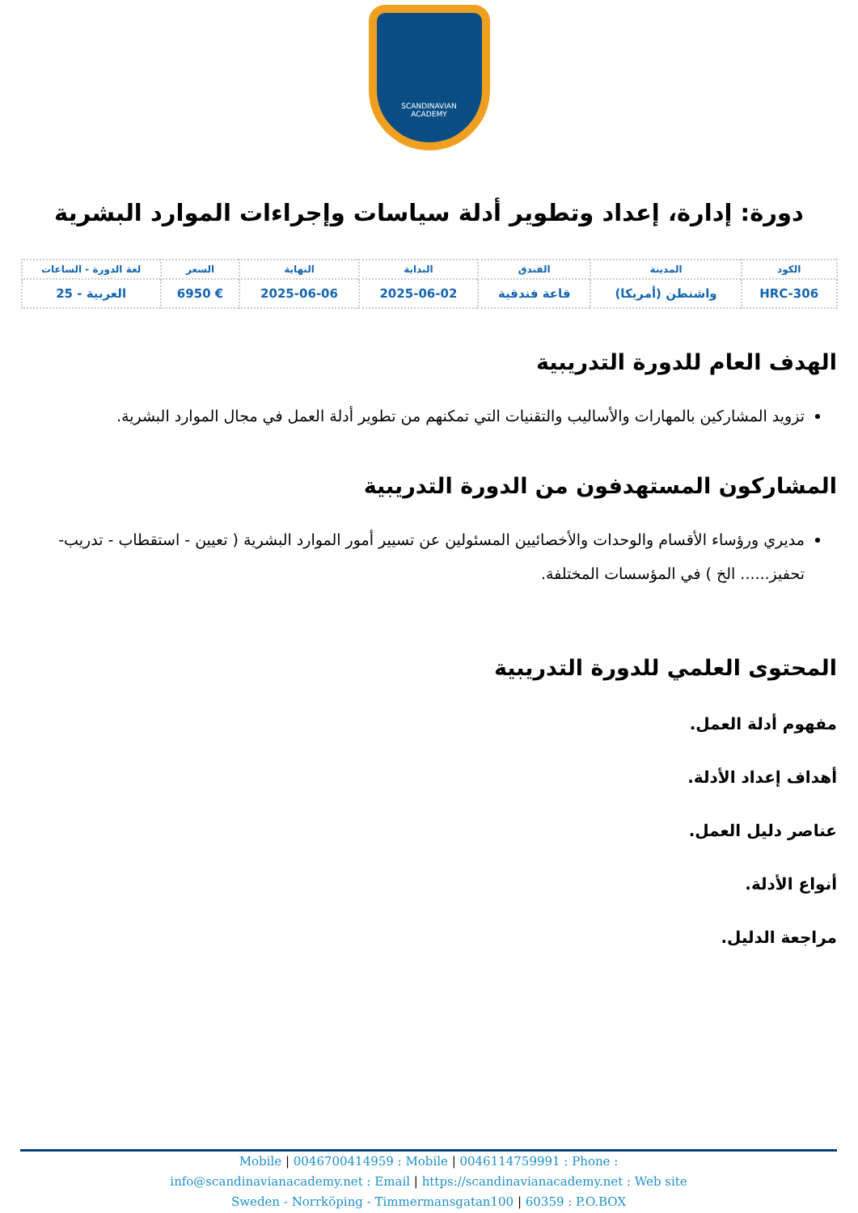SCANDINAVIAN
ACADEMY
دورة: إدارة، إعداد وتطوير أدلة سياسات وإجراءات الموارد البشرية
| الكود | المدينة | الفندق | البداية | النهاية | السعر | لغة الدورة - الساعات |
| --- | --- | --- | --- | --- | --- | --- |
| HRC-306 | واشنطن (أمريكا) | قاعة فندقية | 2025-06-02 | 2025-06-06 | € 6950 | العربية - 25 |
الهدف العام للدورة التدريبية
تزويد المشاركين بالمهارات والأساليب والتقنيات التي تمكنهم من تطوير أدلة العمل في مجال الموارد البشرية.
المشاركون المستهدفون من الدورة التدريبية
مديري ورؤساء الأقسام والوحدات والأخصائيين المسئولين عن تسيير أمور الموارد البشرية ( تعيين - استقطاب - تدريب- تحفيز...... الخ ) في المؤسسات المختلفة.
المحتوى العلمي للدورة التدريبية
مفهوم أدلة العمل.
أهداف إعداد الأدلة.
عناصر دليل العمل.
أنواع الأدلة.
مراجعة الدليل.
Mobile | 0046700414959 : Mobile | 0046114759991 : Phone :
info@scandinavianacademy.net : Email | https://scandinavianacademy.net : Web site
Sweden - Norrköping - Timmermansgatan100 | 60359 : P.O.BOX